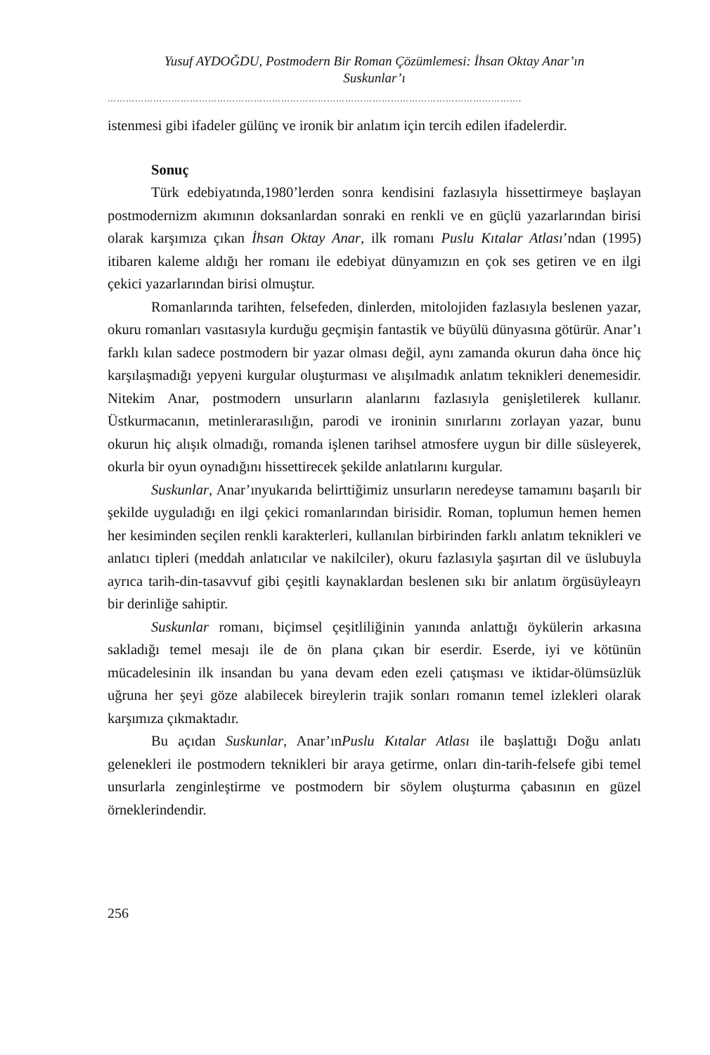Yusuf AYDOĞDU, Postmodern Bir Roman Çözümlemesi: İhsan Oktay Anar’ın
Suskunlar’ı
……………………………………………………………………………………………………………………….
istenmesi gibi ifadeler gülünç ve ironik bir anlatım için tercih edilen ifadelerdir.
Sonuç
Türk edebiyatında,1980’lerden sonra kendisini fazlasıyla hissettirmeye başlayan postmodernizm akımının doksanlardan sonraki en renkli ve en güçlü yazarlarından birisi olarak karşımıza çıkan İhsan Oktay Anar, ilk romanı Puslu Kıtalar Atlası’ndan (1995) itibaren kaleme aldığı her romanı ile edebiyat dünyamızın en çok ses getiren ve en ilgi çekici yazarlarından birisi olmuştur.
Romanlarında tarihten, felsefeden, dinlerden, mitolojiden fazlasıyla beslenen yazar, okuru romanları vasıtasıyla kurduğu geçmişin fantastik ve büyülü dünyasına götürür. Anar’ı farklı kılan sadece postmodern bir yazar olması değil, aynı zamanda okurun daha önce hiç karşılaşmadığı yepyeni kurgular oluşturması ve alışılmadık anlatım teknikleri denemesidir. Nitekim Anar, postmodern unsurların alanlarını fazlasıyla genişletilerek kullanır. Üstkurmacanın, metinlerarasılığın, parodi ve ironinin sınırlarını zorlayan yazar, bunu okurun hiç alışık olmadığı, romanda işlenen tarihsel atmosfere uygun bir dille süsleyerek, okurla bir oyun oynadığını hissettirecek şekilde anlatılarını kurgular.
Suskunlar, Anar’ınyukarıda belirttiğimiz unsurların neredeyse tamamını başarılı bir şekilde uyguladığı en ilgi çekici romanlarından birisidir. Roman, toplumun hemen hemen her kesiminden seçilen renkli karakterleri, kullanılan birbirinden farklı anlatım teknikleri ve anlatıcı tipleri (meddah anlatıcılar ve nakilciler), okuru fazlasıyla şaşırtan dil ve üslubuyla ayrıca tarih-din-tasavvuf gibi çeşitli kaynaklardan beslenen sıkı bir anlatım örgüsüyleayrı bir derinliğe sahiptir.
Suskunlar romanı, biçimsel çeşitliliğinin yanında anlattığı öykülerin arkasına sakladığı temel mesajı ile de ön plana çıkan bir eserdir. Eserde, iyi ve kötünün mücadelesinin ilk insandan bu yana devam eden ezeli çatışması ve iktidar-ölümsüzlük uğruna her şeyi göze alabilecek bireylerin trajik sonları romanın temel izlekleri olarak karşımıza çıkmaktadır.
Bu açıdan Suskunlar, Anar’ınPuslu Kıtalar Atlası ile başlattığı Doğu anlatı gelenekleri ile postmodern teknikleri bir araya getirme, onları din-tarih-felsefe gibi temel unsurlarla zenginleştirme ve postmodern bir söylem oluşturma çabasının en güzel örneklerindendir.
256